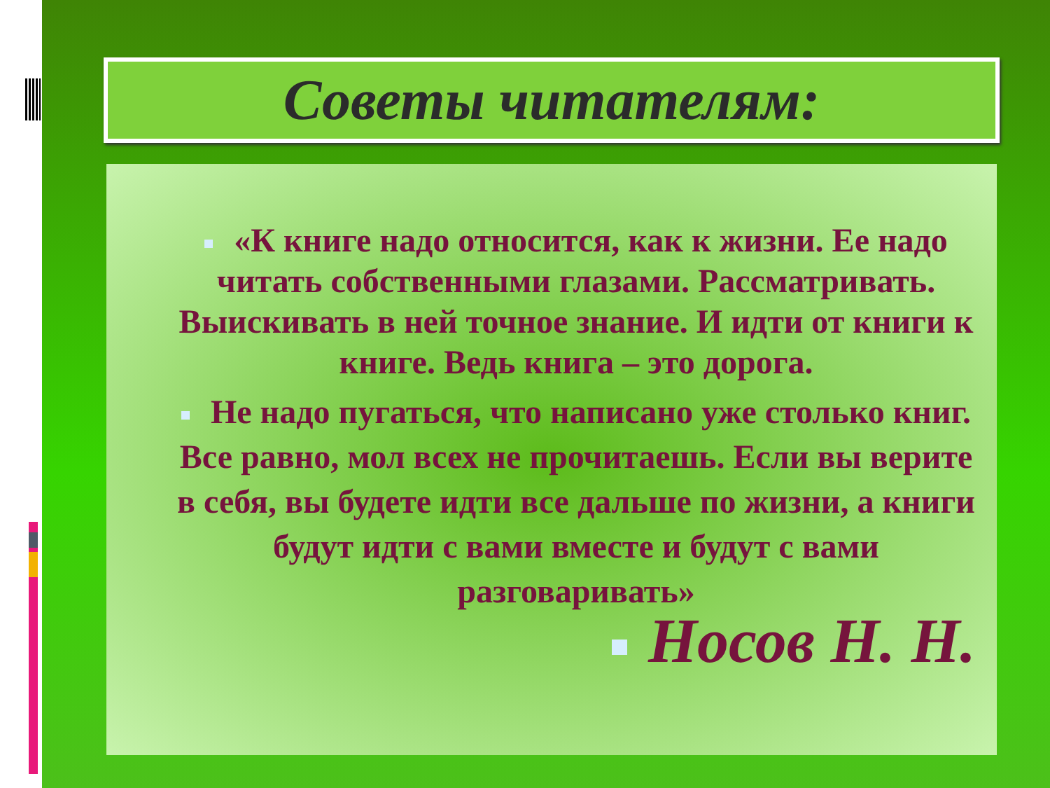Советы читателям:
«К книге надо относится, как к жизни. Ее надо читать собственными глазами. Рассматривать. Выискивать в ней точное знание. И идти от книги к книге. Ведь книга – это дорога.
Не надо пугаться, что написано уже столько книг. Все равно, мол всех не прочитаешь. Если вы верите в себя, вы будете идти все дальше по жизни, а книги будут идти с вами вместе и будут с вами разговаривать»
Носов Н. Н.